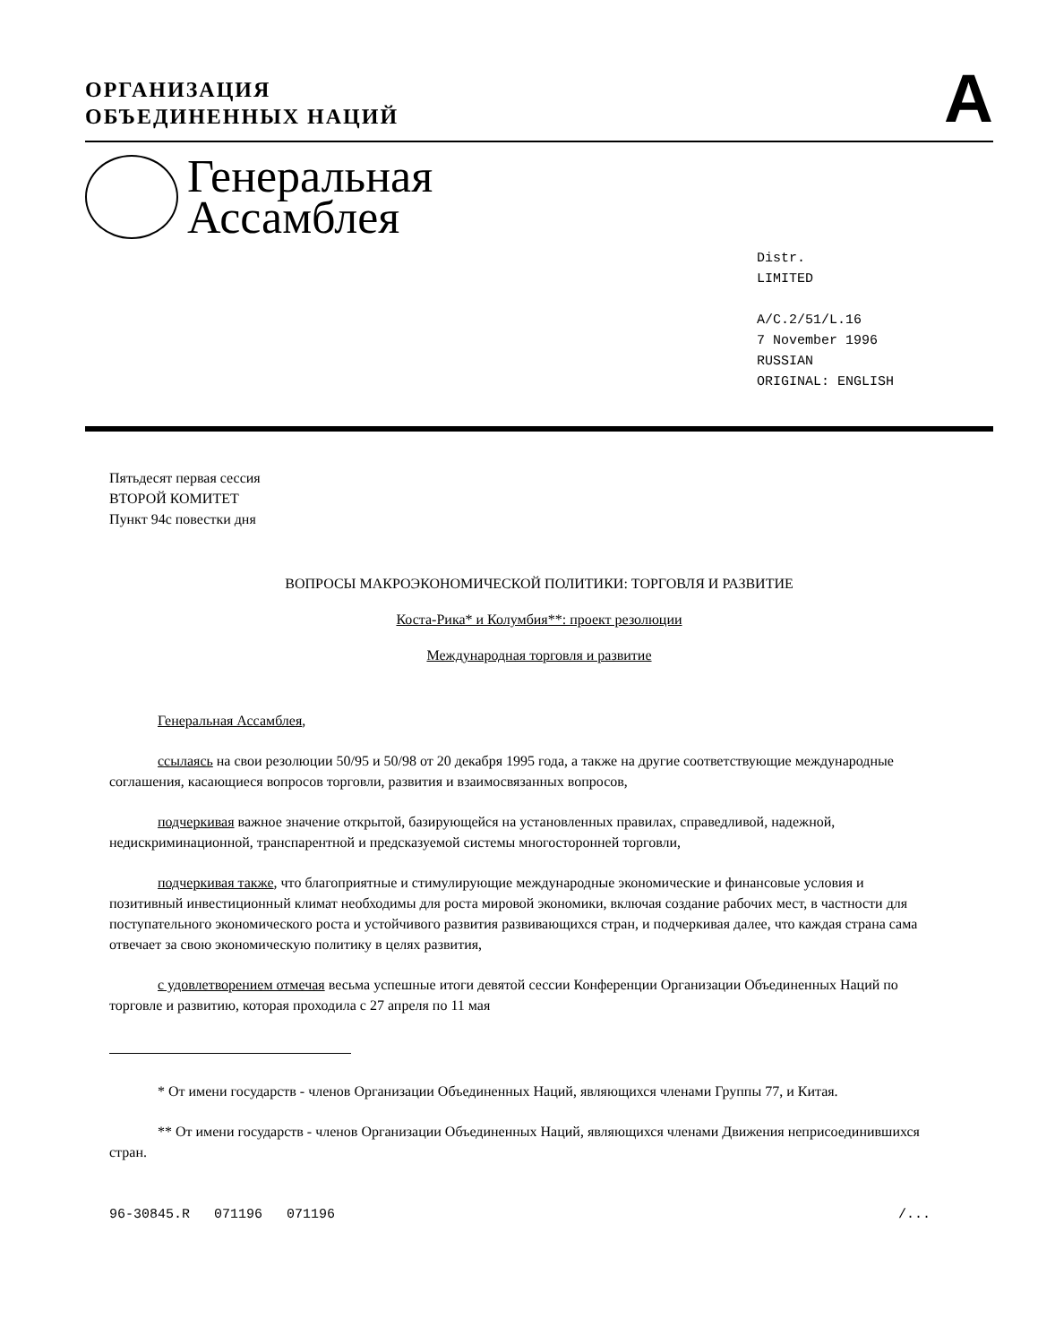ОРГАНИЗАЦИЯ
ОБЪЕДИНЕННЫХ НАЦИЙ
A
Генеральная
Ассамблея
Distr.
LIMITED
A/C.2/51/L.16
7 November 1996
RUSSIAN
ORIGINAL: ENGLISH
Пятьдесят первая сессия
ВТОРОЙ КОМИТЕТ
Пункт 94c повестки дня
ВОПРОСЫ МАКРОЭКОНОМИЧЕСКОЙ ПОЛИТИКИ: ТОРГОВЛЯ И РАЗВИТИЕ
Коста-Рика* и Колумбия**: проект резолюции
Международная торговля и развитие
Генеральная Ассамблея,
ссылаясь на свои резолюции 50/95 и 50/98 от 20 декабря 1995 года, а также на другие соответствующие международные соглашения, касающиеся вопросов торговли, развития и взаимосвязанных вопросов,
подчеркивая важное значение открытой, базирующейся на установленных правилах, справедливой, надежной, недискриминационной, транспарентной и предсказуемой системы многосторонней торговли,
подчеркивая также, что благоприятные и стимулирующие международные экономические и финансовые условия и позитивный инвестиционный климат необходимы для роста мировой экономики, включая создание рабочих мест, в частности для поступательного экономического роста и устойчивого развития развивающихся стран, и подчеркивая далее, что каждая страна сама отвечает за свою экономическую политику в целях развития,
с удовлетворением отмечая весьма успешные итоги девятой сессии Конференции Организации Объединенных Наций по торговле и развитию, которая проходила с 27 апреля по 11 мая
* От имени государств - членов Организации Объединенных Наций, являющихся членами Группы 77, и Китая.
** От имени государств - членов Организации Объединенных Наций, являющихся членами Движения неприсоединившихся стран.
96-30845.R 071196 071196 /...